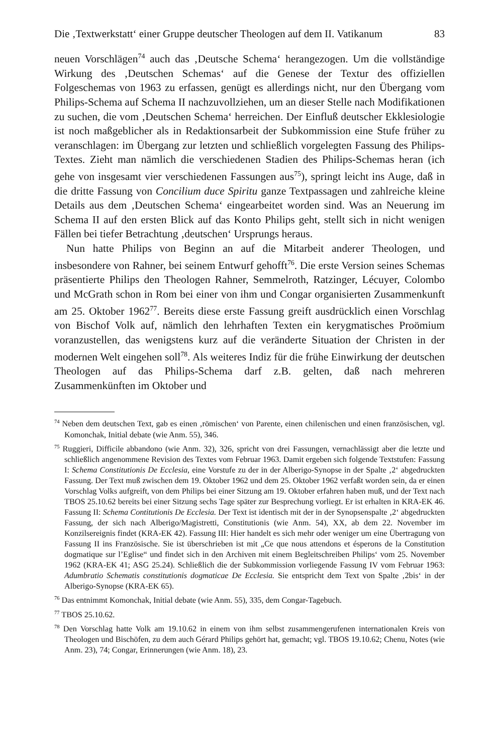Die ‚Textwerkstatt‘ einer Gruppe deutscher Theologen auf dem II. Vatikanum 83
neuen Vorschlägen<sup>74</sup> auch das ‚Deutsche Schema‘ herangezogen. Um die vollständige Wirkung des ‚Deutschen Schemas‘ auf die Genese der Textur des offiziellen Folgeschemas von 1963 zu erfassen, genügt es allerdings nicht, nur den Übergang vom Philips-Schema auf Schema II nachzuvollziehen, um an dieser Stelle nach Modifikationen zu suchen, die vom ‚Deutschen Schema‘ herreichen. Der Einfluß deutscher Ekklesiologie ist noch maßgeblicher als in Redaktionsarbeit der Subkommission eine Stufe früher zu veranschlagen: im Übergang zur letzten und schließlich vorgelegten Fassung des Philips-Textes. Zieht man nämlich die verschiedenen Stadien des Philips-Schemas heran (ich gehe von insgesamt vier verschiedenen Fassungen aus<sup>75</sup>), springt leicht ins Auge, daß in die dritte Fassung von Concilium duce Spiritu ganze Textpassagen und zahlreiche kleine Details aus dem ‚Deutschen Schema‘ eingearbeitet worden sind. Was an Neuerung im Schema II auf den ersten Blick auf das Konto Philips geht, stellt sich in nicht wenigen Fällen bei tiefer Betrachtung ‚deutschen‘ Ursprungs heraus.
Nun hatte Philips von Beginn an auf die Mitarbeit anderer Theologen, und insbesondere von Rahner, bei seinem Entwurf gehofft<sup>76</sup>. Die erste Version seines Schemas präsentierte Philips den Theologen Rahner, Semmelroth, Ratzinger, Lécuyer, Colombo und McGrath schon in Rom bei einer von ihm und Congar organisierten Zusammenkunft am 25. Oktober 1962<sup>77</sup>. Bereits diese erste Fassung greift ausdrücklich einen Vorschlag von Bischof Volk auf, nämlich den lehrhaften Texten ein kerygmatisches Proömium voranzustellen, das wenigstens kurz auf die veränderte Situation der Christen in der modernen Welt eingehen soll<sup>78</sup>. Als weiteres Indiz für die frühe Einwirkung der deutschen Theologen auf das Philips-Schema darf z.B. gelten, daß nach mehreren Zusammenkünften im Oktober und
<sup>74</sup> Neben dem deutschen Text, gab es einen ‚römischen‘ von Parente, einen chilenischen und einen französischen, vgl. Komonchak, Initial debate (wie Anm. 55), 346.
<sup>75</sup> Ruggieri, Difficile abbandono (wie Anm. 32), 326, spricht von drei Fassungen, vernachlässigt aber die letzte und schließlich angenommene Revision des Textes vom Februar 1963. Damit ergeben sich folgende Textstufen: Fassung I: Schema Constitutionis De Ecclesia, eine Vorstufe zu der in der Alberigo-Synopse in der Spalte ‚2‘ abgedruckten Fassung. Der Text muß zwischen dem 19. Oktober 1962 und dem 25. Oktober 1962 verfaßt worden sein, da er einen Vorschlag Volks aufgreift, von dem Philips bei einer Sitzung am 19. Oktober erfahren haben muß, und der Text nach TBOS 25.10.62 bereits bei einer Sitzung sechs Tage später zur Besprechung vorliegt. Er ist erhalten in KRA-EK 46. Fassung II: Schema Contitutionis De Ecclesia. Der Text ist identisch mit der in der Synopsenspalte ‚2‘ abgedruckten Fassung, der sich nach Alberigo/Magistretti, Constitutionis (wie Anm. 54), XX, ab dem 22. November im Konzilsereignis findet (KRA-EK 42). Fassung III: Hier handelt es sich mehr oder weniger um eine Übertragung von Fassung II ins Französische. Sie ist überschrieben ist mit „Ce que nous attendons et ésperons de la Constitution dogmatique sur l’Eglise“ und findet sich in den Archiven mit einem Begleitschreiben Philips‘ vom 25. November 1962 (KRA-EK 41; ASG 25.24). Schließlich die der Subkommission vorliegende Fassung IV vom Februar 1963: Adumbratio Schematis constitutionis dogmaticae De Ecclesia. Sie entspricht dem Text von Spalte ‚2bis‘ in der Alberigo-Synopse (KRA-EK 65).
<sup>76</sup> Das entnimmt Komonchak, Initial debate (wie Anm. 55), 335, dem Congar-Tagebuch.
<sup>77</sup> TBOS 25.10.62.
<sup>78</sup> Den Vorschlag hatte Volk am 19.10.62 in einem von ihm selbst zusammengerufenen internationalen Kreis von Theologen und Bischöfen, zu dem auch Gérard Philips gehört hat, gemacht; vgl. TBOS 19.10.62; Chenu, Notes (wie Anm. 23), 74; Congar, Erinnerungen (wie Anm. 18), 23.